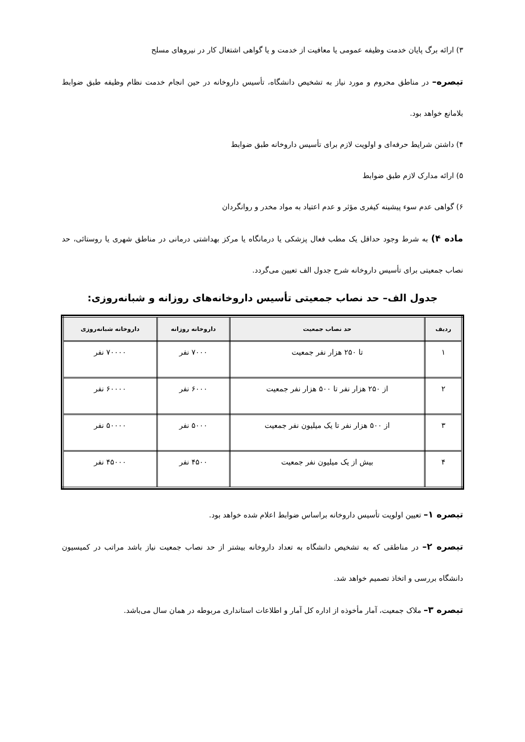۳) ارائه برگ پایان خدمت وظیفه عمومی یا معافیت از خدمت و یا گواهی اشتغال کار در نیروهای مسلح
تبصره– در مناطق محروم و مورد نیاز به تشخیص دانشگاه، تأسیس داروخانه در حین انجام خدمت نظام وظیفه طبق ضوابط بلامانع خواهد بود.
۴) داشتن شرایط حرفه‌ای و اولویت لازم برای تأسیس داروخانه طبق ضوابط
۵) ارائه مدارک لازم طبق ضوابط
۶) گواهی عدم سوء پیشینه کیفری مؤثر و عدم اعتیاد به مواد مخدر و روانگردان
ماده ۴) به شرط وجود حداقل یک مطب فعال پزشکی یا درمانگاه یا مرکز بهداشتی درمانی در مناطق شهری یا روستائی، حد نصاب جمعیتی برای تأسیس داروخانه شرح جدول الف تعیین می‌گردد.
جدول الف– حد نصاب جمعیتی تأسیس داروخانه‌های روزانه و شبانه‌روزی:
| ردیف | حد نصاب جمعیت | داروخانه روزانه | داروخانه شبانه‌روزی |
| --- | --- | --- | --- |
| ۱ | تا ۲۵۰ هزار نفر جمعیت | ۷۰۰۰ نفر | ۷۰۰۰۰ نفر |
| ۲ | از ۲۵۰ هزار نفر تا ۵۰۰ هزار نفر جمعیت | ۶۰۰۰ نفر | ۶۰۰۰۰ نفر |
| ۳ | از ۵۰۰ هزار نفر تا یک میلیون نفر جمعیت | ۵۰۰۰ نفر | ۵۰۰۰۰ نفر |
| ۴ | بیش از یک میلیون نفر جمعیت | ۴۵۰۰ نفر | ۴۵۰۰۰ نفر |
تبصره ۱– تعیین اولویت تأسیس داروخانه براساس ضوابط اعلام شده خواهد بود.
تبصره ۲– در مناطقی که به تشخیص دانشگاه به تعداد داروخانه بیشتر از حد نصاب جمعیت نیاز باشد مراتب در کمیسیون دانشگاه بررسی و اتخاذ تصمیم خواهد شد.
تبصره ۳– ملاک جمعیت، آمار مأخوذه از اداره کل آمار و اطلاعات استانداری مربوطه در همان سال می‌باشد.